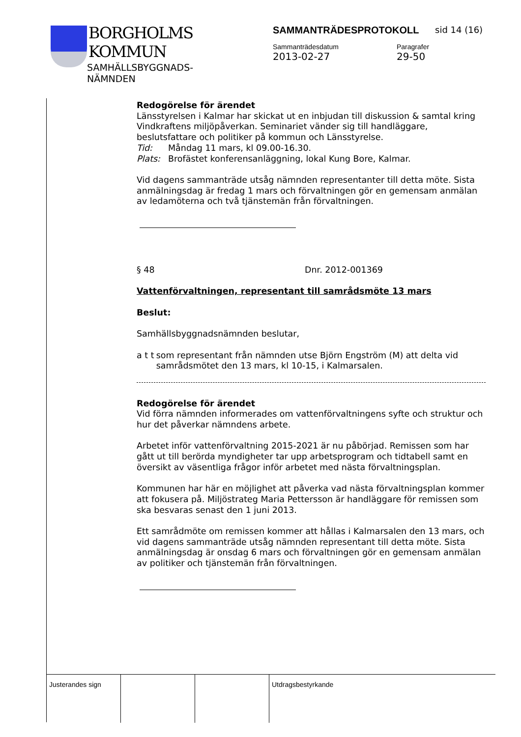BORGHOLMS
KOMMUN
SAMHÄLLSBYGGNADS-
NÄMNDEN
SAMMANTRÄDESPROTOKOLL
sid 14 (16)
Sammanträdesdatum
2013-02-27
Paragrafer
29-50
Redogörelse för ärendet
Länsstyrelsen i Kalmar har skickat ut en inbjudan till diskussion & samtal kring Vindkraftens miljöpåverkan. Seminariet vänder sig till handläggare, beslutsfattare och politiker på kommun och Länsstyrelse.
Tid: Måndag 11 mars, kl 09.00-16.30.
Plats: Brofästet konferensanläggning, lokal Kung Bore, Kalmar.
Vid dagens sammanträde utsåg nämnden representanter till detta möte. Sista anmälningsdag är fredag 1 mars och förvaltningen gör en gemensam anmälan av ledamöterna och två tjänstemän från förvaltningen.
§ 48 Dnr. 2012-001369
Vattenförvaltningen, representant till samrådsmöte 13 mars
Beslut:
Samhällsbyggnadsnämnden beslutar,
a t t som representant från nämnden utse Björn Engström (M) att delta vid samrådsmötet den 13 mars, kl 10-15, i Kalmarsalen.
Redogörelse för ärendet
Vid förra nämnden informerades om vattenförvaltningens syfte och struktur och hur det påverkar nämndens arbete.
Arbetet inför vattenförvaltning 2015-2021 är nu påbörjad. Remissen som har gått ut till berörda myndigheter tar upp arbetsprogram och tidtabell samt en översikt av väsentliga frågor inför arbetet med nästa förvaltningsplan.
Kommunen har här en möjlighet att påverka vad nästa förvaltningsplan kommer att fokusera på. Miljöstrateg Maria Pettersson är handläggare för remissen som ska besvaras senast den 1 juni 2013.
Ett samrådmöte om remissen kommer att hållas i Kalmarsalen den 13 mars, och vid dagens sammanträde utsåg nämnden representant till detta möte. Sista anmälningsdag är onsdag 6 mars och förvaltningen gör en gemensam anmälan av politiker och tjänstemän från förvaltningen.
Justerandes sign Utdragsbestyrkande